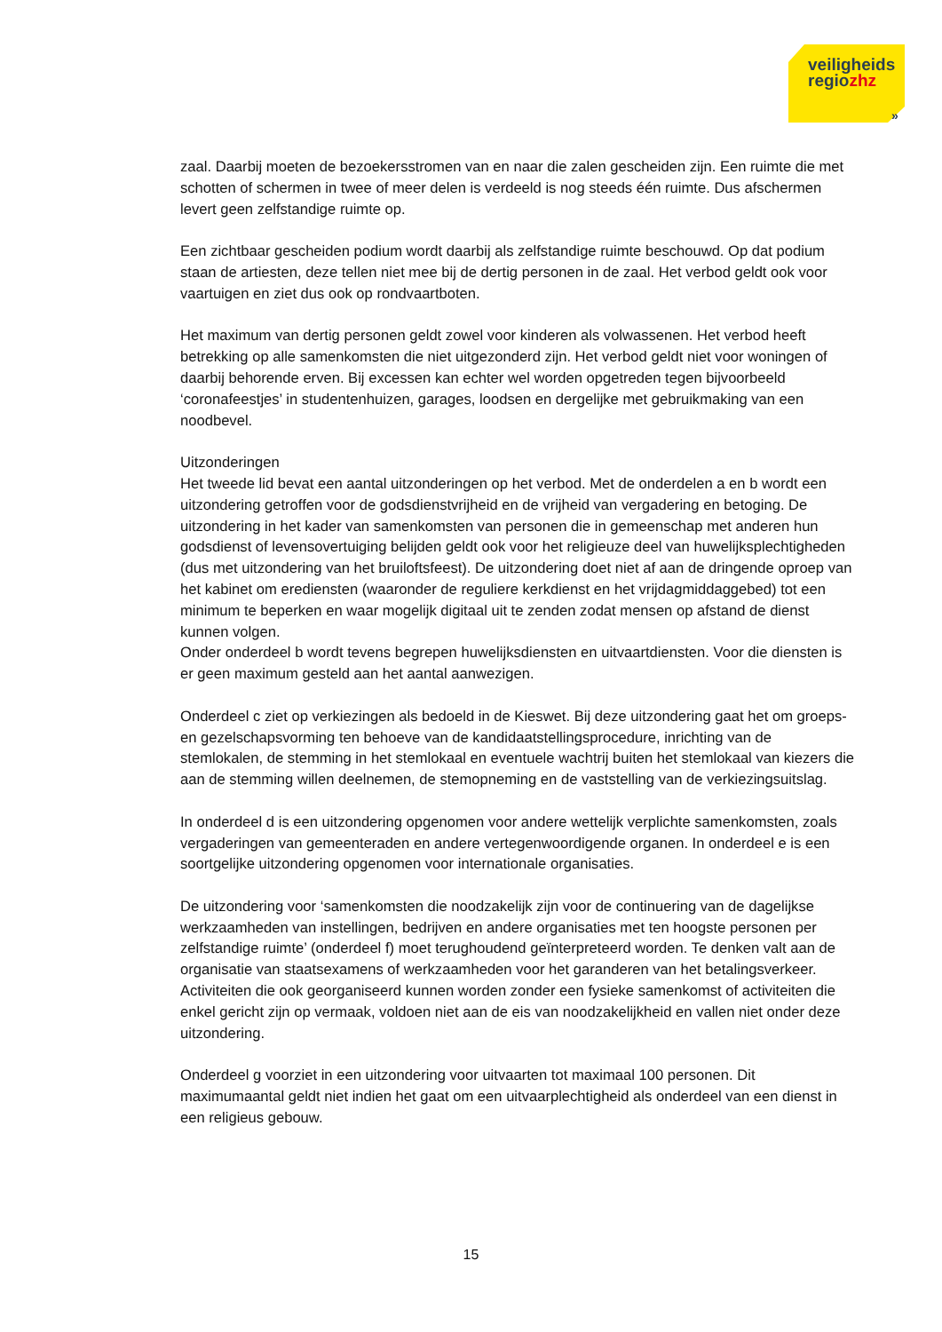veiligheids
regiozhz
»
zaal. Daarbij moeten de bezoekersstromen van en naar die zalen gescheiden zijn. Een ruimte die met schotten of schermen in twee of meer delen is verdeeld is nog steeds één ruimte. Dus afschermen levert geen zelfstandige ruimte op.
Een zichtbaar gescheiden podium wordt daarbij als zelfstandige ruimte beschouwd. Op dat podium staan de artiesten, deze tellen niet mee bij de dertig personen in de zaal. Het verbod geldt ook voor vaartuigen en ziet dus ook op rondvaartboten.
Het maximum van dertig personen geldt zowel voor kinderen als volwassenen. Het verbod heeft betrekking op alle samenkomsten die niet uitgezonderd zijn. Het verbod geldt niet voor woningen of daarbij behorende erven. Bij excessen kan echter wel worden opgetreden tegen bijvoorbeeld ‘coronafeestjes’ in studentenhuizen, garages, loodsen en dergelijke met gebruikmaking van een noodbevel.
Uitzonderingen
Het tweede lid bevat een aantal uitzonderingen op het verbod. Met de onderdelen a en b wordt een uitzondering getroffen voor de godsdienstvrijheid en de vrijheid van vergadering en betoging. De uitzondering in het kader van samenkomsten van personen die in gemeenschap met anderen hun godsdienst of levensovertuiging belijden geldt ook voor het religieuze deel van huwelijksplechtigheden (dus met uitzondering van het bruiloftsfeest). De uitzondering doet niet af aan de dringende oproep van het kabinet om erediensten (waaronder de reguliere kerkdienst en het vrijdagmiddaggebed) tot een minimum te beperken en waar mogelijk digitaal uit te zenden zodat mensen op afstand de dienst kunnen volgen.
Onder onderdeel b wordt tevens begrepen huwelijksdiensten en uitvaartdiensten. Voor die diensten is er geen maximum gesteld aan het aantal aanwezigen.
Onderdeel c ziet op verkiezingen als bedoeld in de Kieswet. Bij deze uitzondering gaat het om groeps- en gezelschapsvorming ten behoeve van de kandidaatstellingsprocedure, inrichting van de stemlokalen, de stemming in het stemlokaal en eventuele wachtrij buiten het stemlokaal van kiezers die aan de stemming willen deelnemen, de stemopneming en de vaststelling van de verkiezingsuitslag.
In onderdeel d is een uitzondering opgenomen voor andere wettelijk verplichte samenkomsten, zoals vergaderingen van gemeenteraden en andere vertegenwoordigende organen. In onderdeel e is een soortgelijke uitzondering opgenomen voor internationale organisaties.
De uitzondering voor ‘samenkomsten die noodzakelijk zijn voor de continuering van de dagelijkse werkzaamheden van instellingen, bedrijven en andere organisaties met ten hoogste personen per zelfstandige ruimte’ (onderdeel f) moet terughoudend geïnterpreteerd worden. Te denken valt aan de organisatie van staatsexamens of werkzaamheden voor het garanderen van het betalingsverkeer. Activiteiten die ook georganiseerd kunnen worden zonder een fysieke samenkomst of activiteiten die enkel gericht zijn op vermaak, voldoen niet aan de eis van noodzakelijkheid en vallen niet onder deze uitzondering.
Onderdeel g voorziet in een uitzondering voor uitvaarten tot maximaal 100 personen. Dit maximumaantal geldt niet indien het gaat om een uitvaarplechtigheid als onderdeel van een dienst in een religieus gebouw.
15